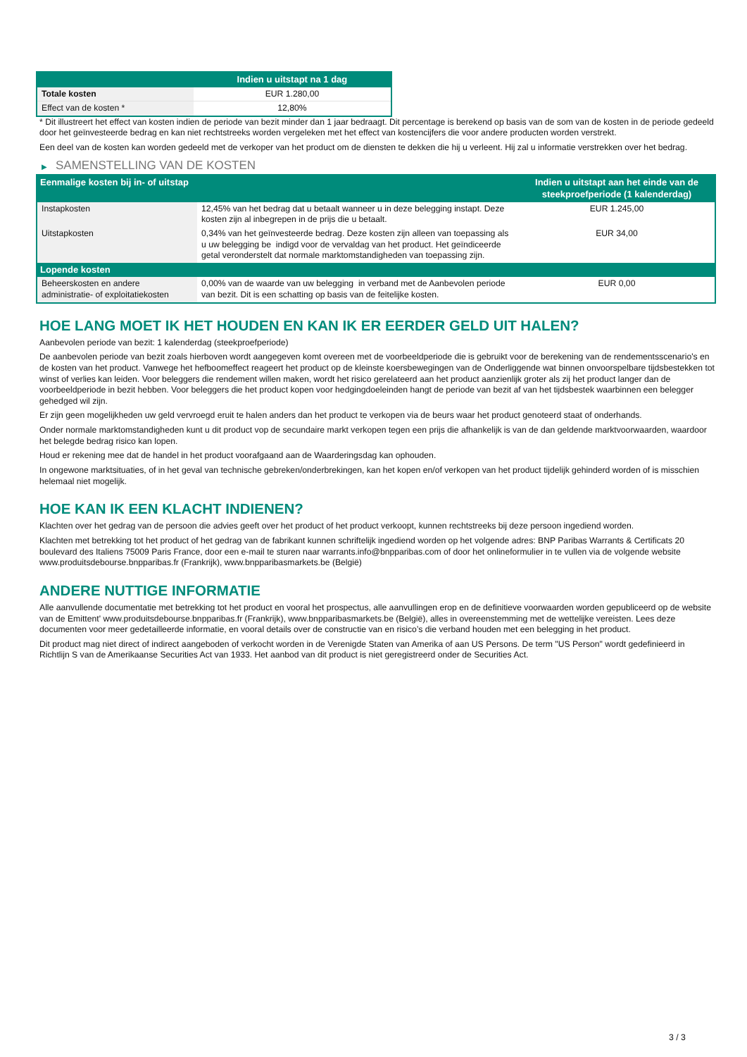| | Indien u uitstapt na 1 dag |
| --- | --- |
| Totale kosten | EUR 1.280,00 |
| Effect van de kosten * | 12,80% |
* Dit illustreert het effect van kosten indien de periode van bezit minder dan 1 jaar bedraagt. Dit percentage is berekend op basis van de som van de kosten in de periode gedeeld door het geïnvesteerde bedrag en kan niet rechtstreeks worden vergeleken met het effect van kostencijfers die voor andere producten worden verstrekt.
Een deel van de kosten kan worden gedeeld met de verkoper van het product om de diensten te dekken die hij u verleent. Hij zal u informatie verstrekken over het bedrag.
▶ SAMENSTELLING VAN DE KOSTEN
| Eenmalige kosten bij in- of uitstap | | Indien u uitstapt aan het einde van de steekproefperiode (1 kalenderdag) |
| --- | --- | --- |
| Instapkosten | 12,45% van het bedrag dat u betaalt wanneer u in deze belegging instapt. Deze kosten zijn al inbegrepen in de prijs die u betaalt. | EUR 1.245,00 |
| Uitstapkosten | 0,34% van het geïnvesteerde bedrag. Deze kosten zijn alleen van toepassing als u uw belegging be indigd voor de vervaldag van het product. Het geïndiceerde getal veronderstelt dat normale marktomstandigheden van toepassing zijn. | EUR 34,00 |
| Lopende kosten | | |
| Beheerskosten en andere administratie- of exploitatiekosten | 0,00% van de waarde van uw belegging in verband met de Aanbevolen periode van bezit. Dit is een schatting op basis van de feitelijke kosten. | EUR 0,00 |
HOE LANG MOET IK HET HOUDEN EN KAN IK ER EERDER GELD UIT HALEN?
Aanbevolen periode van bezit: 1 kalenderdag (steekproefperiode)
De aanbevolen periode van bezit zoals hierboven wordt aangegeven komt overeen met de voorbeeldperiode die is gebruikt voor de berekening van de rendementsscenario's en de kosten van het product. Vanwege het hefboomeffect reageert het product op de kleinste koersbewegingen van de Onderliggende wat binnen onvoorspelbare tijdsbestekken tot winst of verlies kan leiden. Voor beleggers die rendement willen maken, wordt het risico gerelateerd aan het product aanzienlijk groter als zij het product langer dan de voorbeeldperiode in bezit hebben. Voor beleggers die het product kopen voor hedgingdoeleinden hangt de periode van bezit af van het tijdsbestek waarbinnen een belegger gehedged wil zijn.
Er zijn geen mogelijkheden uw geld vervroegd eruit te halen anders dan het product te verkopen via de beurs waar het product genoteerd staat of onderhands.
Onder normale marktomstandigheden kunt u dit product vop de secundaire markt verkopen tegen een prijs die afhankelijk is van de dan geldende marktvoorwaarden, waardoor het belegde bedrag risico kan lopen.
Houd er rekening mee dat de handel in het product voorafgaand aan de Waarderingsdag kan ophouden.
In ongewone marktsituaties, of in het geval van technische gebreken/onderbrekingen, kan het kopen en/of verkopen van het product tijdelijk gehinderd worden of is misschien helemaal niet mogelijk.
HOE KAN IK EEN KLACHT INDIENEN?
Klachten over het gedrag van de persoon die advies geeft over het product of het product verkoopt, kunnen rechtstreeks bij deze persoon ingediend worden.
Klachten met betrekking tot het product of het gedrag van de fabrikant kunnen schriftelijk ingediend worden op het volgende adres: BNP Paribas Warrants & Certificats 20 boulevard des Italiens 75009 Paris France, door een e-mail te sturen naar warrants.info@bnpparibas.com of door het onlineformulier in te vullen via de volgende website www.produitsdebourse.bnpparibas.fr (Frankrijk), www.bnpparibasmarkets.be (België)
ANDERE NUTTIGE INFORMATIE
Alle aanvullende documentatie met betrekking tot het product en vooral het prospectus, alle aanvullingen erop en de definitieve voorwaarden worden gepubliceerd op de website van de Emittent' www.produitsdebourse.bnpparibas.fr (Frankrijk), www.bnpparibasmarkets.be (België), alles in overeenstemming met de wettelijke vereisten. Lees deze documenten voor meer gedetailleerde informatie, en vooral details over de constructie van en risico’s die verband houden met een belegging in het product.
Dit product mag niet direct of indirect aangeboden of verkocht worden in de Verenigde Staten van Amerika of aan US Persons. De term "US Person" wordt gedefinieerd in Richtlijn S van de Amerikaanse Securities Act van 1933. Het aanbod van dit product is niet geregistreerd onder de Securities Act.
3 / 3